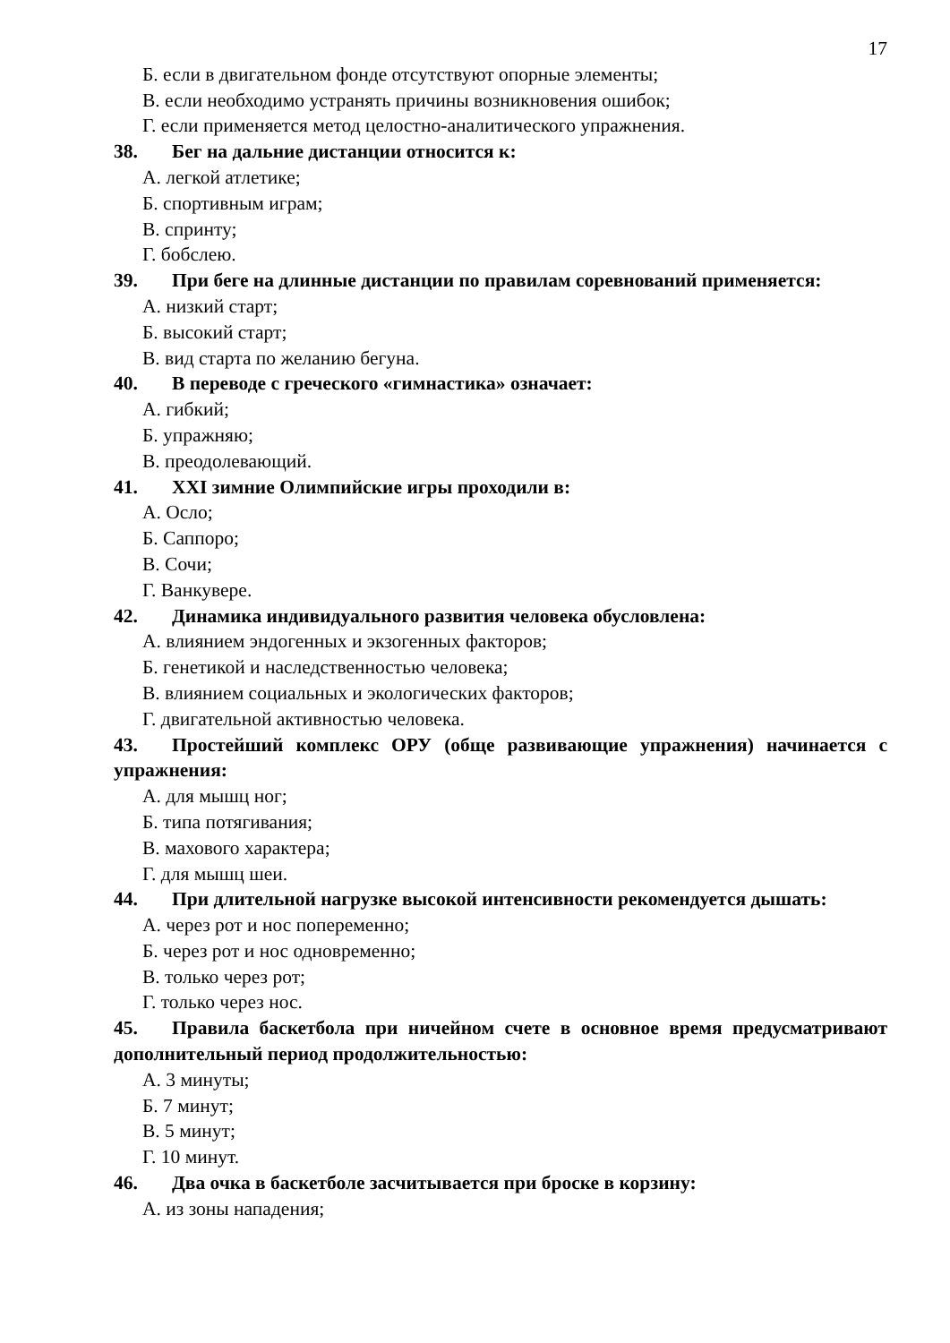17
Б. если в двигательном фонде отсутствуют опорные элементы;
В. если необходимо устранять причины возникновения ошибок;
Г. если применяется метод целостно-аналитического упражнения.
38. Бег на дальние дистанции относится к:
А. легкой атлетике;
Б. спортивным играм;
В. спринту;
Г. бобслею.
39. При беге на длинные дистанции по правилам соревнований применяется:
А. низкий старт;
Б. высокий старт;
В. вид старта по желанию бегуна.
40. В переводе с греческого «гимнастика» означает:
А. гибкий;
Б. упражняю;
В. преодолевающий.
41. XXI зимние Олимпийские игры проходили в:
А. Осло;
Б. Саппоро;
В. Сочи;
Г. Ванкувере.
42. Динамика индивидуального развития человека обусловлена:
А. влиянием эндогенных и экзогенных факторов;
Б. генетикой и наследственностью человека;
В. влиянием социальных и экологических факторов;
Г. двигательной активностью человека.
43. Простейший комплекс ОРУ (обще развивающие упражнения) начинается с упражнения:
А. для мышц ног;
Б. типа потягивания;
В. махового характера;
Г. для мышц шеи.
44. При длительной нагрузке высокой интенсивности рекомендуется дышать:
А. через рот и нос попеременно;
Б. через рот и нос одновременно;
В. только через рот;
Г. только через нос.
45. Правила баскетбола при ничейном счете в основное время предусматривают дополнительный период продолжительностью:
А. 3 минуты;
Б. 7 минут;
В. 5 минут;
Г. 10 минут.
46. Два очка в баскетболе засчитывается при броске в корзину:
А. из зоны нападения;